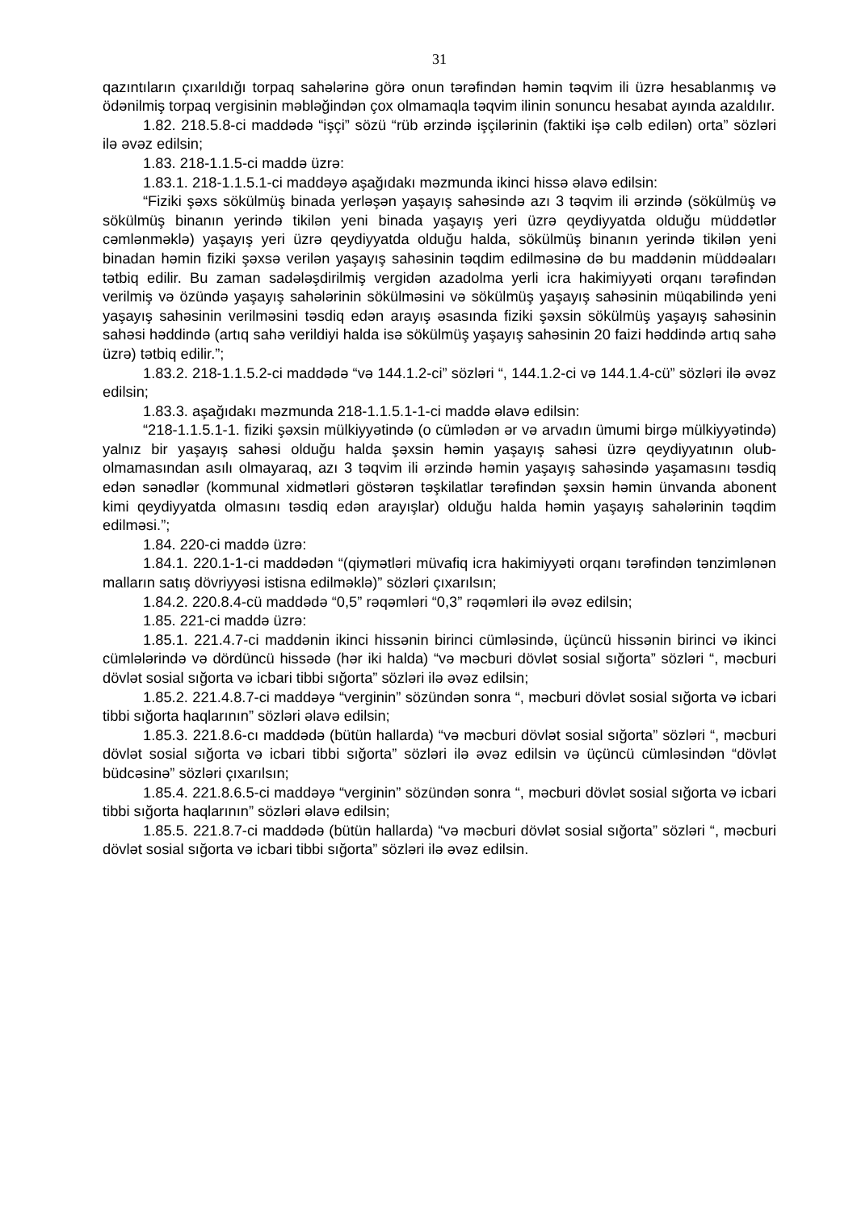31
qazıntıların çıxarıldığı torpaq sahələrinə görə onun tərəfindən həmin təqvim ili üzrə hesablanmış və ödənilmiş torpaq vergisinin məbləğindən çox olmamaqla təqvim ilinin sonuncu hesabat ayında azaldılır.
1.82. 218.5.8-ci maddədə “işçi” sözü “rüb ərzində işçilərinin (faktiki işə cəlb edilən) orta” sözləri ilə əvəz edilsin;
1.83. 218-1.1.5-ci maddə üzrə:
1.83.1. 218-1.1.5.1-ci maddəyə aşağıdakı məzmunda ikinci hissə əlavə edilsin:
“Fiziki şəxs sökülmüş binada yerləşən yaşayış sahəsində azı 3 təqvim ili ərzində (sökülmüş və sökülmüş binanın yerində tikilən yeni binada yaşayış yeri üzrə qeydiyyatda olduğu müddətlər cəmlənməklə) yaşayış yeri üzrə qeydiyyatda olduğu halda, sökülmüş binanın yerində tikilən yeni binadan həmin fiziki şəxsə verilən yaşayış sahəsinin təqdim edilməsinə də bu maddənin müddəaları tətbiq edilir. Bu zaman sadələşdirilmiş vergidən azadolma yerli icra hakimiyyəti orqanı tərəfindən verilmiş və özündə yaşayış sahələrinin sökülməsini və sökülmüş yaşayış sahəsinin müqabilində yeni yaşayış sahəsinin verilməsini təsdiq edən arayış əsasında fiziki şəxsin sökülmüş yaşayış sahəsinin sahəsi həddində (artıq sahə verildiyi halda isə sökülmüş yaşayış sahəsinin 20 faizi həddində artıq sahə üzrə) tətbiq edilir.”;
1.83.2. 218-1.1.5.2-ci maddədə “və 144.1.2-ci” sözləri “, 144.1.2-ci və 144.1.4-cü” sözləri ilə əvəz edilsin;
1.83.3. aşağıdakı məzmunda 218-1.1.5.1-1-ci maddə əlavə edilsin:
“218-1.1.5.1-1. fiziki şəxsin mülkiyyətində (o cümlədən ər və arvadın ümumi birgə mülkiyyətində) yalnız bir yaşayış sahəsi olduğu halda şəxsin həmin yaşayış sahəsi üzrə qeydiyyatının olub-olmamasından asılı olmayaraq, azı 3 təqvim ili ərzində həmin yaşayış sahəsində yaşamasını təsdiq edən sənədlər (kommunal xidmətləri göstərən təşkilatlar tərəfindən şəxsin həmin ünvanda abonent kimi qeydiyyatda olmasını təsdiq edən arayışlar) olduğu halda həmin yaşayış sahələrinin təqdim edilməsi.”;
1.84. 220-ci maddə üzrə:
1.84.1. 220.1-1-ci maddədən “(qiymətləri müvafiq icra hakimiyyəti orqanı tərəfindən tənzimlənən malların satış dövriyyəsi istisna edilməklə)” sözləri çıxarılsın;
1.84.2. 220.8.4-cü maddədə “0,5” rəqəmləri “0,3” rəqəmləri ilə əvəz edilsin;
1.85. 221-ci maddə üzrə:
1.85.1. 221.4.7-ci maddənin ikinci hissənin birinci cümləsində, üçüncü hissənin birinci və ikinci cümlələrində və dördüncü hissədə (hər iki halda) “və məcburi dövlət sosial sığorta” sözləri “, məcburi dövlət sosial sığorta və icbari tibbi sığorta” sözləri ilə əvəz edilsin;
1.85.2. 221.4.8.7-ci maddəyə “verginin” sözündən sonra “, məcburi dövlət sosial sığorta və icbari tibbi sığorta haqlarının” sözləri əlavə edilsin;
1.85.3. 221.8.6-cı maddədə (bütün hallarda) “və məcburi dövlət sosial sığorta” sözləri “, məcburi dövlət sosial sığorta və icbari tibbi sığorta” sözləri ilə əvəz edilsin və üçüncü cümləsindən “dövlət büdcəsinə” sözləri çıxarılsın;
1.85.4. 221.8.6.5-ci maddəyə “verginin” sözündən sonra “, məcburi dövlət sosial sığorta və icbari tibbi sığorta haqlarının” sözləri əlavə edilsin;
1.85.5. 221.8.7-ci maddədə (bütün hallarda) “və məcburi dövlət sosial sığorta” sözləri “, məcburi dövlət sosial sığorta və icbari tibbi sığorta” sözləri ilə əvəz edilsin.